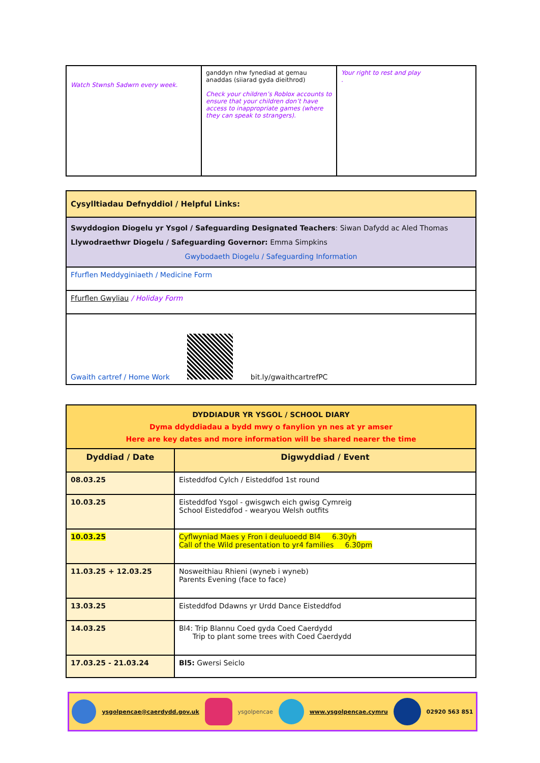| Watch Stwnsh Sadwrn every week. | ganddyn nhw fynediad at gemau anaddas (siiarad gyda dieithrod) Check your children’s Roblox accounts to ensure that your children don’t have access to inappropriate games (where they can speak to strangers). | Your right to rest and play . |
| Cysylltiadau Defnyddiol / Helpful Links: |
| Swyddogion Diogelu yr Ysgol / Safeguarding Designated Teachers : Siwan Dafydd ac Aled Thomas Llywodraethwr Diogelu / Safeguarding Governor: Emma Simpkins Gwybodaeth Diogelu / Safeguarding Information |
| Ffurflen Meddyginiaeth / Medicine Form |
| Ffurflen Gwyliau / Holiday Form |
| Gwaith cartref / Home Work bit.ly/gwaithcartrefPC |
| DYDDIADUR YR YSGOL / SCHOOL DIARY Dyma ddyddiadau a bydd mwy o fanylion yn nes at yr amser Here are key dates and more information will be shared nearer the time | |
| Dyddiad / Date | Digwyddiad / Event |
| 08.03.25 | Eisteddfod Cylch / Eisteddfod 1st round |
| 10.03.25 | Eisteddfod Ysgol - gwisgwch eich gwisg Cymreig School Eisteddfod - wearyou Welsh outfits |
| 10.03.25 | Cyflwyniad Maes y Fron i deuluoedd Bl4 6.30yh Call of the Wild presentation to yr4 families 6.30pm |
| 11.03.25 + 12.03.25 | Nosweithiau Rhieni (wyneb i wyneb) Parents Evening (face to face) |
| 13.03.25 | Eisteddfod Ddawns yr Urdd Dance Eisteddfod |
| 14.03.25 | Bl4: Trip Blannu Coed gyda Coed Caerdydd Trip to plant some trees with Coed Caerdydd |
| 17.03.25 - 21.03.24 | Bl5: Gwersi Seiclo |
ysgolpencae@caerdydd.gov.uk ysgolpencae www.ysgolpencae.cymru 02920 563 851